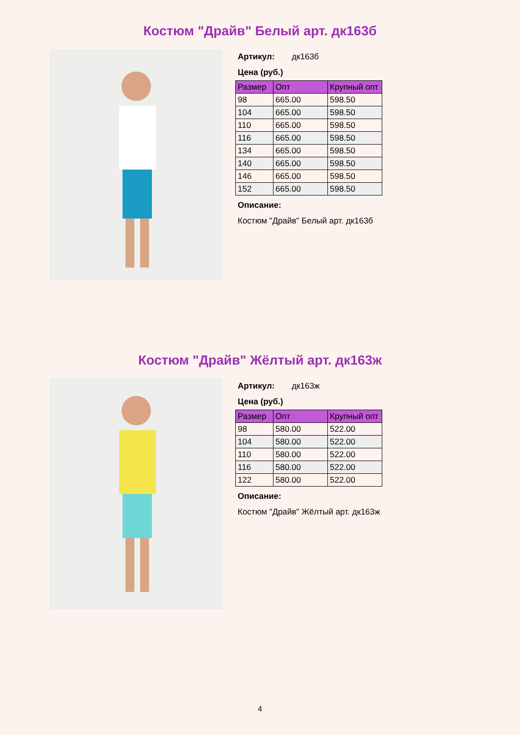Костюм "Драйв" Белый арт. дк163б
Артикул: дк163б
Цена (руб.)
| Размер | Опт | Крупный опт |
| --- | --- | --- |
| 98 | 665.00 | 598.50 |
| 104 | 665.00 | 598.50 |
| 110 | 665.00 | 598.50 |
| 116 | 665.00 | 598.50 |
| 134 | 665.00 | 598.50 |
| 140 | 665.00 | 598.50 |
| 146 | 665.00 | 598.50 |
| 152 | 665.00 | 598.50 |
Описание:
Костюм "Драйв" Белый арт. дк163б
Костюм "Драйв" Жёлтый арт. дк163ж
Артикул: дк163ж
Цена (руб.)
| Размер | Опт | Крупный опт |
| --- | --- | --- |
| 98 | 580.00 | 522.00 |
| 104 | 580.00 | 522.00 |
| 110 | 580.00 | 522.00 |
| 116 | 580.00 | 522.00 |
| 122 | 580.00 | 522.00 |
Описание:
Костюм "Драйв" Жёлтый арт. дк163ж
4